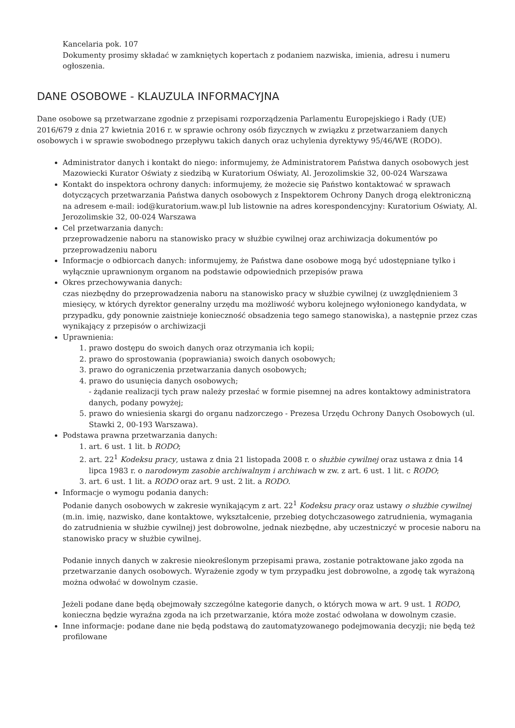Kancelaria pok. 107
Dokumenty prosimy składać w zamkniętych kopertach z podaniem nazwiska, imienia, adresu i numeru ogłoszenia.
DANE OSOBOWE - KLAUZULA INFORMACYJNA
Dane osobowe są przetwarzane zgodnie z przepisami rozporządzenia Parlamentu Europejskiego i Rady (UE) 2016/679 z dnia 27 kwietnia 2016 r. w sprawie ochrony osób fizycznych w związku z przetwarzaniem danych osobowych i w sprawie swobodnego przepływu takich danych oraz uchylenia dyrektywy 95/46/WE (RODO).
Administrator danych i kontakt do niego: informujemy, że Administratorem Państwa danych osobowych jest Mazowiecki Kurator Oświaty z siedzibą w Kuratorium Oświaty, Al. Jerozolimskie 32, 00-024 Warszawa
Kontakt do inspektora ochrony danych: informujemy, że możecie się Państwo kontaktować w sprawach dotyczących przetwarzania Państwa danych osobowych z Inspektorem Ochrony Danych drogą elektroniczną na adresem e-mail: iod@kuratorium.waw.pl lub listownie na adres korespondencyjny: Kuratorium Oświaty, Al. Jerozolimskie 32, 00-024 Warszawa
Cel przetwarzania danych:
przeprowadzenie naboru na stanowisko pracy w służbie cywilnej oraz archiwizacja dokumentów po przeprowadzeniu naboru
Informacje o odbiorcach danych: informujemy, że Państwa dane osobowe mogą być udostępniane tylko i wyłącznie uprawnionym organom na podstawie odpowiednich przepisów prawa
Okres przechowywania danych:
czas niezbędny do przeprowadzenia naboru na stanowisko pracy w służbie cywilnej (z uwzględnieniem 3 miesięcy, w których dyrektor generalny urzędu ma możliwość wyboru kolejnego wyłonionego kandydata, w przypadku, gdy ponownie zaistnieje konieczność obsadzenia tego samego stanowiska), a następnie przez czas wynikający z przepisów o archiwizacji
Uprawnienia:
1. prawo dostępu do swoich danych oraz otrzymania ich kopii;
2. prawo do sprostowania (poprawiania) swoich danych osobowych;
3. prawo do ograniczenia przetwarzania danych osobowych;
4. prawo do usunięcia danych osobowych;
- żądanie realizacji tych praw należy przesłać w formie pisemnej na adres kontaktowy administratora danych, podany powyżej;
5. prawo do wniesienia skargi do organu nadzorczego - Prezesa Urzędu Ochrony Danych Osobowych (ul. Stawki 2, 00-193 Warszawa).
Podstawa prawna przetwarzania danych:
1. art. 6 ust. 1 lit. b RODO;
2. art. 22<sup>1</sup> Kodeksu pracy, ustawa z dnia 21 listopada 2008 r. o służbie cywilnej oraz ustawa z dnia 14 lipca 1983 r. o narodowym zasobie archiwalnym i archiwach w zw. z art. 6 ust. 1 lit. c RODO;
3. art. 6 ust. 1 lit. a RODO oraz art. 9 ust. 2 lit. a RODO.
Informacje o wymogu podania danych:
Podanie danych osobowych w zakresie wynikającym z art. 22<sup>1</sup> Kodeksu pracy oraz ustawy o służbie cywilnej (m.in. imię, nazwisko, dane kontaktowe, wykształcenie, przebieg dotychczasowego zatrudnienia, wymagania do zatrudnienia w służbie cywilnej) jest dobrowolne, jednak niezbędne, aby uczestniczyć w procesie naboru na stanowisko pracy w służbie cywilnej.
Podanie innych danych w zakresie nieokreślonym przepisami prawa, zostanie potraktowane jako zgoda na przetwarzanie danych osobowych. Wyrażenie zgody w tym przypadku jest dobrowolne, a zgodę tak wyrażoną można odwołać w dowolnym czasie.
Jeżeli podane dane będą obejmowały szczególne kategorie danych, o których mowa w art. 9 ust. 1 RODO, konieczna będzie wyraźna zgoda na ich przetwarzanie, która może zostać odwołana w dowolnym czasie.
Inne informacje: podane dane nie będą podstawą do zautomatyzowanego podejmowania decyzji; nie będą też profilowane